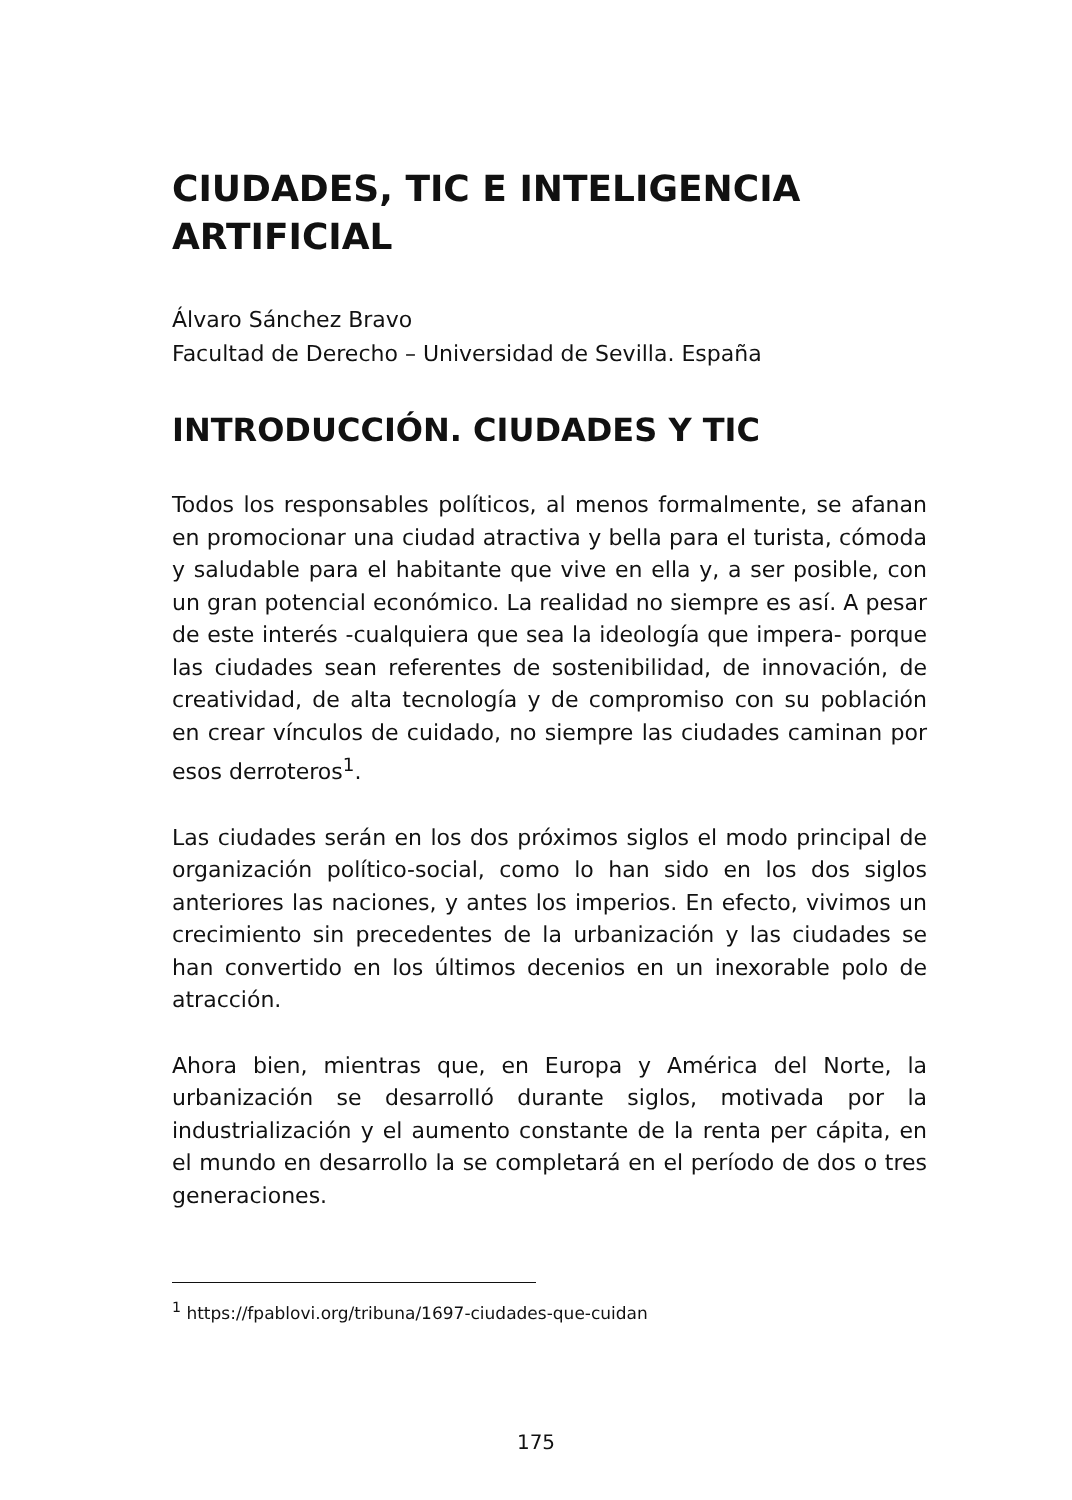CIUDADES, TIC E INTELIGENCIA ARTIFICIAL
Álvaro Sánchez Bravo
Facultad de Derecho – Universidad de Sevilla. España
INTRODUCCIÓN. CIUDADES Y TIC
Todos los responsables políticos, al menos formalmente, se afanan en promocionar una ciudad atractiva y bella para el turista, cómoda y saludable para el habitante que vive en ella y, a ser posible, con un gran potencial económico. La realidad no siempre es así. A pesar de este interés -cualquiera que sea la ideología que impera- porque las ciudades sean referentes de sostenibilidad, de innovación, de creatividad, de alta tecnología y de compromiso con su población en crear vínculos de cuidado, no siempre las ciudades caminan por esos derroteros<sup>1</sup>.
Las ciudades serán en los dos próximos siglos el modo principal de organización político-social, como lo han sido en los dos siglos anteriores las naciones, y antes los imperios. En efecto, vivimos un crecimiento sin precedentes de la urbanización y las ciudades se han convertido en los últimos decenios en un inexorable polo de atracción.
Ahora bien, mientras que, en Europa y América del Norte, la urbanización se desarrolló durante siglos, motivada por la industrialización y el aumento constante de la renta per cápita, en el mundo en desarrollo la se completará en el período de dos o tres generaciones.
<sup>1</sup> https://fpablovi.org/tribuna/1697-ciudades-que-cuidan
175